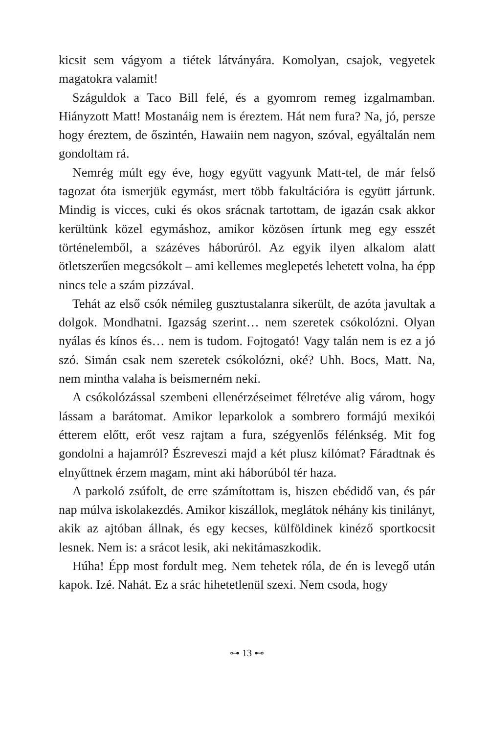kicsit sem vágyom a tiétek látványára. Komolyan, csajok, vegyetek magatokra valamit!
Száguldok a Taco Bill felé, és a gyomrom remeg izgalmamban. Hiányzott Matt! Mostanáig nem is éreztem. Hát nem fura? Na, jó, persze hogy éreztem, de őszintén, Hawaiin nem nagyon, szóval, egyáltalán nem gondoltam rá.
Nemrég múlt egy éve, hogy együtt vagyunk Matt-tel, de már felső tagozat óta ismerjük egymást, mert több fakultációra is együtt jártunk. Mindig is vicces, cuki és okos srácnak tartottam, de igazán csak akkor kerültünk közel egymáshoz, amikor közösen írtunk meg egy esszét történelemből, a százéves háborúról. Az egyik ilyen alkalom alatt ötletszerűen megcsókolt – ami kellemes meglepetés lehetett volna, ha épp nincs tele a szám pizzával.
Tehát az első csók némileg gusztustalanra sikerült, de azóta javultak a dolgok. Mondhatni. Igazság szerint… nem szeretek csókolózni. Olyan nyálas és kínos és… nem is tudom. Fojtogató! Vagy talán nem is ez a jó szó. Simán csak nem szeretek csókolózni, oké? Uhh. Bocs, Matt. Na, nem mintha valaha is beismerném neki.
A csókolózással szembeni ellenérzéseimet félretéve alig várom, hogy lássam a barátomat. Amikor leparkolok a sombrero formájú mexikói étterem előtt, erőt vesz rajtam a fura, szégyenlős félénkség. Mit fog gondolni a hajamról? Észreveszi majd a két plusz kilómat? Fáradtnak és elnyűttnek érzem magam, mint aki háborúból tér haza.
A parkoló zsúfolt, de erre számítottam is, hiszen ebédidő van, és pár nap múlva iskolakezdés. Amikor kiszállok, meglátok néhány kis tinilányt, akik az ajtóban állnak, és egy kecses, külföldinek kinéző sportkocsit lesnek. Nem is: a srácot lesik, aki nekitámaszkodik.
Húha! Épp most fordult meg. Nem tehetek róla, de én is levegő után kapok. Izé. Nahát. Ez a srác hihetetlenül szexi. Nem csoda, hogy
⊶ 13 ⊷